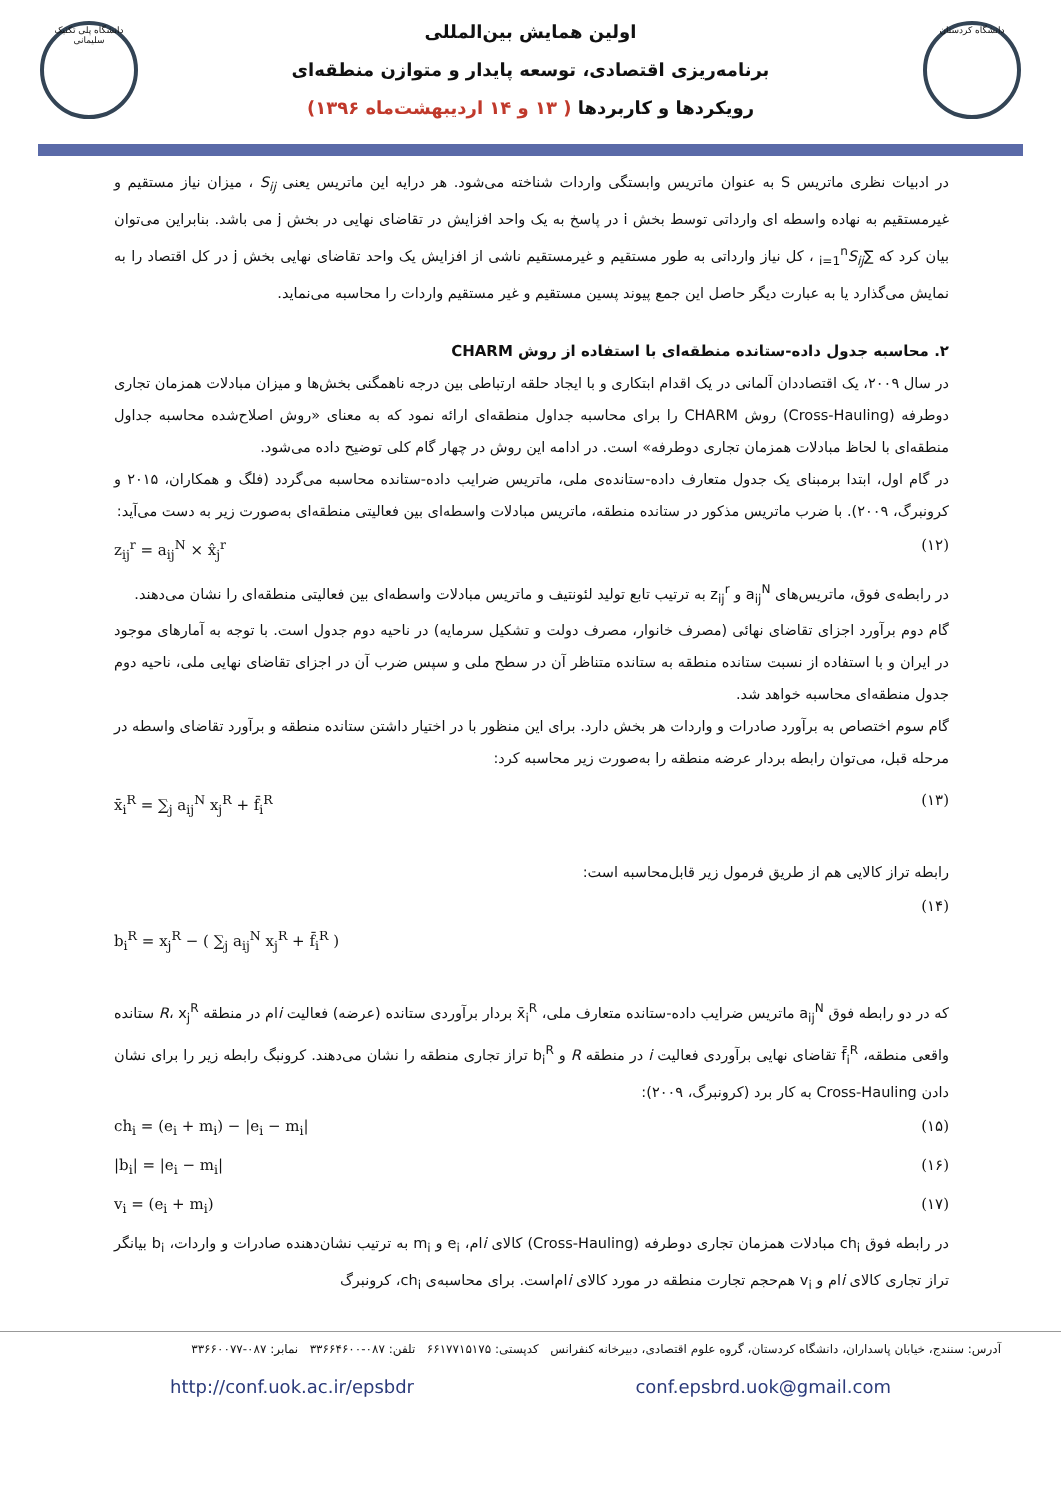دانشگاه پلی تکنیک سلیمانی
اولین همایش بین‌المللی
برنامه‌ریزی اقتصادی، توسعه پایدار و متوازن منطقه‌ای
رویکردها و کاربردها ( ۱۳ و ۱۴ اردیبهشت‌ماه ۱۳۹۶)
دانشگاه کردستان
در ادبیات نظری ماتریس S به عنوان ماتریس وابستگی واردات شناخته می‌شود. هر درایه این ماتریس یعنی S<sub>ij</sub> ، میزان نیاز مستقیم و غیرمستقیم به نهاده واسطه ای وارداتی توسط بخش i در پاسخ به یک واحد افزایش در تقاضای نهایی در بخش j می باشد. بنابراین می‌توان بیان کرد که ∑<sub>i=1</sub><sup>n</sup>S<sub>ij</sub> ، کل نیاز وارداتی به طور مستقیم و غیرمستقیم ناشی از افزایش یک واحد تقاضای نهایی بخش j در کل اقتصاد را به نمایش می‌گذارد یا به عبارت دیگر حاصل این جمع پیوند پسین مستقیم و غیر مستقیم واردات را محاسبه می‌نماید.
۲. محاسبه جدول داده-ستانده منطقه‌ای با استفاده از روش CHARM
در سال ۲۰۰۹، یک اقتصاددان آلمانی در یک اقدام ابتکاری و با ایجاد حلقه ارتباطی بین درجه ناهمگنی بخش‌ها و میزان مبادلات همزمان تجاری دوطرفه (Cross-Hauling) روش CHARM را برای محاسبه جداول منطقه‌ای ارائه نمود که به معنای «روش اصلاح‌شده محاسبه جداول منطقه‌ای با لحاظ مبادلات همزمان تجاری دوطرفه» است. در ادامه این روش در چهار گام کلی توضیح داده می‌شود.
در گام اول، ابتدا برمبنای یک جدول متعارف داده-ستانده‌ی ملی، ماتریس ضرایب داده-ستانده محاسبه می‌گردد (فلگ و همکاران، ۲۰۱۵ و کرونبرگ، ۲۰۰۹). با ضرب ماتریس مذکور در ستانده منطقه، ماتریس مبادلات واسطه‌ای بین فعالیتی منطقه‌ای به‌صورت زیر به دست می‌آید:
z<sub>ij</sub><sup>r</sup> = a<sub>ij</sub><sup>N</sup> × x̂<sub>j</sub><sup>r</sup> (۱۲)
در رابطه‌ی فوق، ماتریس‌های a<sub>ij</sub><sup>N</sup> و z<sub>ij</sub><sup>r</sup> به ترتیب تابع تولید لئونتیف و ماتریس مبادلات واسطه‌ای بین فعالیتی منطقه‌ای را نشان می‌دهند.
گام دوم برآورد اجزای تقاضای نهائی (مصرف خانوار، مصرف دولت و تشکیل سرمایه) در ناحیه دوم جدول است. با توجه به آمارهای موجود در ایران و با استفاده از نسبت ستانده منطقه به ستانده متناظر آن در سطح ملی و سپس ضرب آن در اجزای تقاضای نهایی ملی، ناحیه دوم جدول منطقه‌ای محاسبه خواهد شد.
گام سوم اختصاص به برآورد صادرات و واردات هر بخش دارد. برای این منظور با در اختیار داشتن ستانده منطقه و برآورد تقاضای واسطه در مرحله قبل، می‌توان رابطه بردار عرضه منطقه را به‌صورت زیر محاسبه کرد:
x̄<sub>i</sub><sup>R</sup> = ∑<sub>j</sub> a<sub>ij</sub><sup>N</sup> x<sub>j</sub><sup>R</sup> + f̄<sub>i</sub><sup>R</sup> (۱۳)
رابطه تراز کالایی هم از طریق فرمول زیر قابل‌محاسبه است:
b<sub>i</sub><sup>R</sup> = x<sub>j</sub><sup>R</sup> − ( ∑<sub>j</sub> a<sub>ij</sub><sup>N</sup> x<sub>j</sub><sup>R</sup> + f̄<sub>i</sub><sup>R</sup> ) (۱۴)
که در دو رابطه فوق a<sub>ij</sub><sup>N</sup> ماتریس ضرایب داده-ستانده متعارف ملی، x̄<sub>i</sub><sup>R</sup> بردار برآوردی ستانده (عرضه) فعالیت iام در منطقه R، x<sub>j</sub><sup>R</sup> ستانده واقعی منطقه، f̄<sub>i</sub><sup>R</sup> تقاضای نهایی برآوردی فعالیت i در منطقه R و b<sub>i</sub><sup>R</sup> تراز تجاری منطقه را نشان می‌دهند. کرونبگ رابطه زیر را برای نشان دادن Cross-Hauling به کار برد (کرونبرگ، ۲۰۰۹):
ch<sub>i</sub> = (e<sub>i</sub> + m<sub>i</sub>) − |e<sub>i</sub> − m<sub>i</sub>| (۱۵)
|b<sub>i</sub>| = |e<sub>i</sub> − m<sub>i</sub>| (۱۶)
v<sub>i</sub> = (e<sub>i</sub> + m<sub>i</sub>) (۱۷)
در رابطه فوق ch<sub>i</sub> مبادلات همزمان تجاری دوطرفه (Cross-Hauling) کالای iام، e<sub>i</sub> و m<sub>i</sub> به ترتیب نشان‌دهنده صادرات و واردات، b<sub>i</sub> بیانگر تراز تجاری کالای iام و v<sub>i</sub> هم‌حجم تجارت منطقه در مورد کالای iام‌است. برای محاسبه‌ی ch<sub>i</sub>، کرونبرگ
آدرس: سنندج، خیابان پاسداران، دانشگاه کردستان، گروه علوم اقتصادی، دبیرخانه کنفرانس کدپستی: ۶۶۱۷۷۱۵۱۷۵ تلفن: ۰۸۷-۳۳۶۶۴۶۰۰ نمابر: ۰۸۷-۳۳۶۶۰۰۷۷
http://conf.uok.ac.ir/epsbdr conf.epsbrd.uok@gmail.com